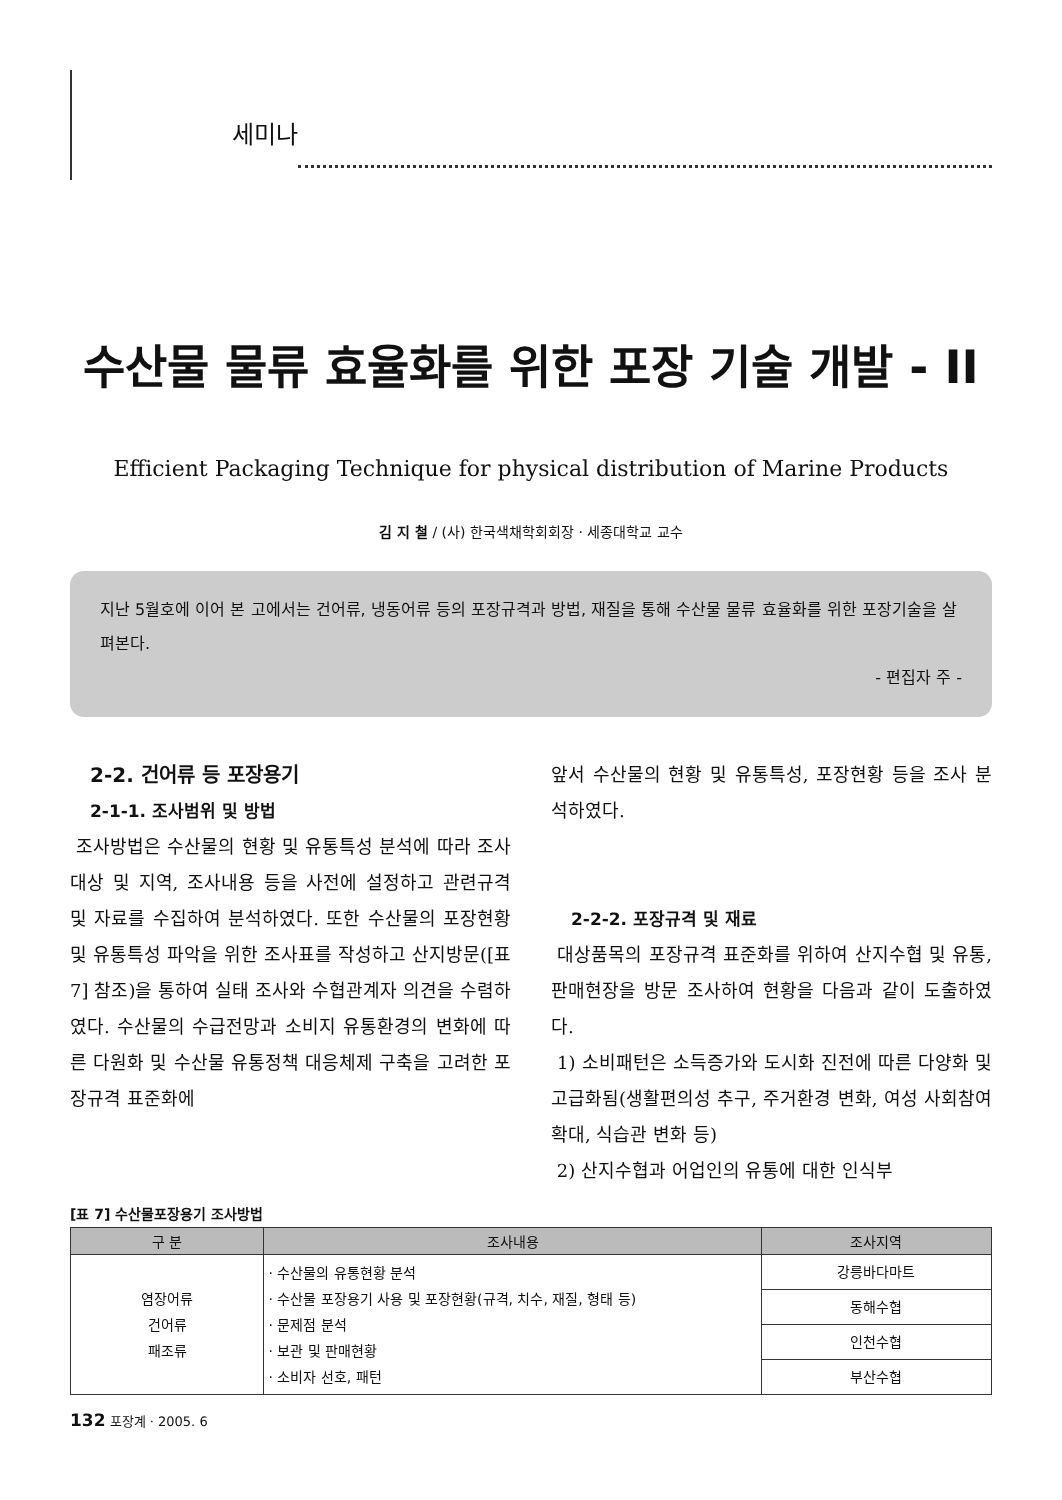세미나
수산물 물류 효율화를 위한 포장 기술 개발 - II
Efficient Packaging Technique for physical distribution of Marine Products
김 지 철 / (사) 한국색채학회회장 · 세종대학교 교수
지난 5월호에 이어 본 고에서는 건어류, 냉동어류 등의 포장규격과 방법, 재질을 통해 수산물 물류 효율화를 위한 포장기술을 살펴본다.
- 편집자 주 -
2-2. 건어류 등 포장용기
2-1-1. 조사범위 및 방법
조사방법은 수산물의 현황 및 유통특성 분석에 따라 조사대상 및 지역, 조사내용 등을 사전에 설정하고 관련규격 및 자료를 수집하여 분석하였다. 또한 수산물의 포장현황 및 유통특성 파악을 위한 조사표를 작성하고 산지방문([표 7] 참조)을 통하여 실태 조사와 수협관계자 의견을 수렴하였다. 수산물의 수급전망과 소비지 유통환경의 변화에 따른 다원화 및 수산물 유통정책 대응체제 구축을 고려한 포장규격 표준화에
앞서 수산물의 현황 및 유통특성, 포장현황 등을 조사 분석하였다.
2-2-2. 포장규격 및 재료
대상품목의 포장규격 표준화를 위하여 산지수협 및 유통, 판매현장을 방문 조사하여 현황을 다음과 같이 도출하였다.
1) 소비패턴은 소득증가와 도시화 진전에 따른 다양화 및 고급화됨(생활편의성 추구, 주거환경 변화, 여성 사회참여 확대, 식습관 변화 등)
2) 산지수협과 어업인의 유통에 대한 인식부
[표 7] 수산물포장용기 조사방법
| 구 분 | 조사내용 | 조사지역 |
| --- | --- | --- |
| 염장어류 건어류 패조류 | · 수산물의 유통현황 분석 · 수산물 포장용기 사용 및 포장현황(규격, 치수, 재질, 형태 등) · 문제점 분석 · 보관 및 판매현황 · 소비자 선호, 패턴 | 강릉바다마트 |
| | | 동해수협 |
| | | 인천수협 |
| | | 부산수협 |
132 포장계 · 2005. 6